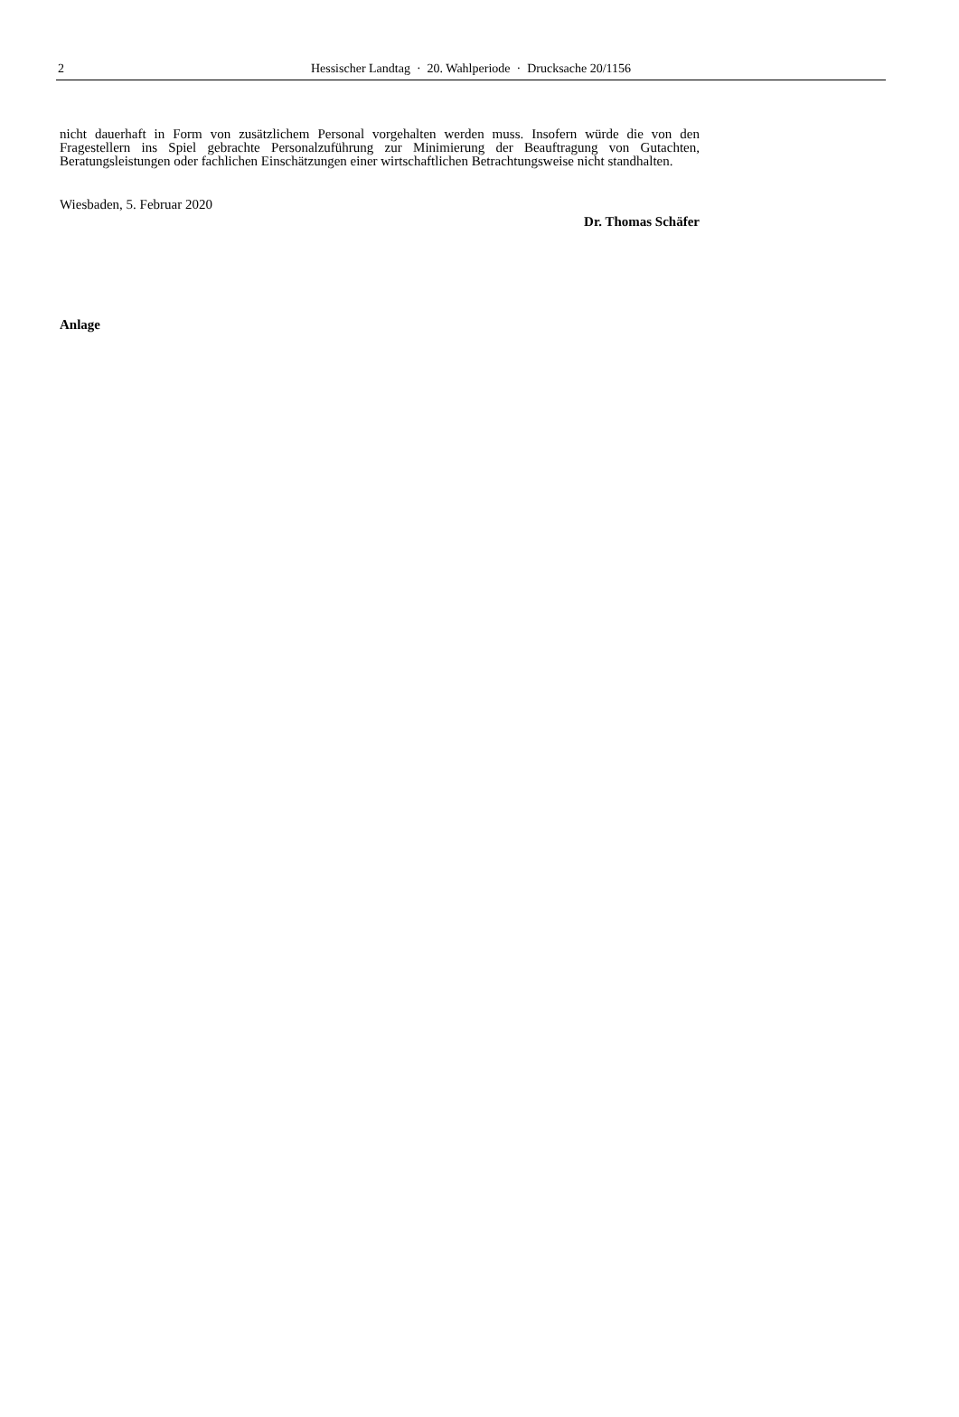2
Hessischer Landtag · 20. Wahlperiode · Drucksache 20/1156
nicht dauerhaft in Form von zusätzlichem Personal vorgehalten werden muss. Insofern würde die von den Fragestellern ins Spiel gebrachte Personalzuführung zur Minimierung der Beauftragung von Gutachten, Beratungsleistungen oder fachlichen Einschätzungen einer wirtschaftlichen Betrachtungsweise nicht standhalten.
Wiesbaden, 5. Februar 2020
Dr. Thomas Schäfer
Anlage